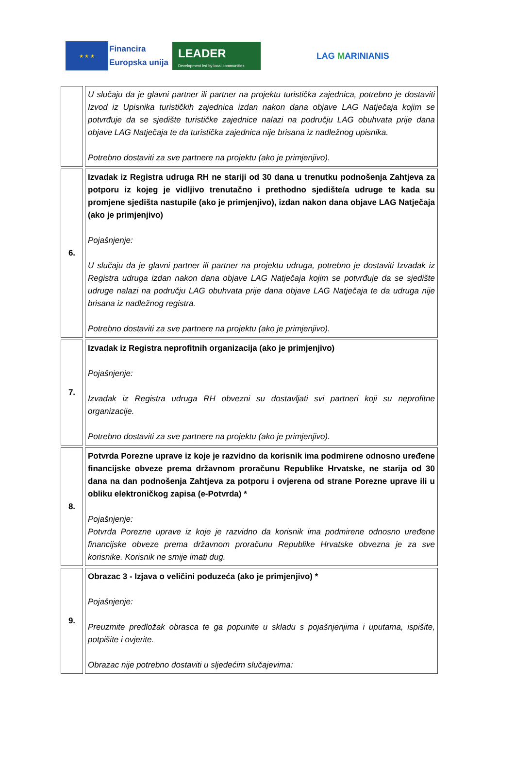★ ★ ★
Financira
Europska unija
LEADER
Development led by local communities
LAG MARINIANIS
| | U slučaju da je glavni partner ili partner na projektu turistička zajednica, potrebno je dostaviti Izvod iz Upisnika turističkih zajednica izdan nakon dana objave LAG Natječaja kojim se potvrđuje da se sjedište turističke zajednice nalazi na području LAG obuhvata prije dana objave LAG Natječaja te da turistička zajednica nije brisana iz nadležnog upisnika. Potrebno dostaviti za sve partnere na projektu (ako je primjenjivo). |
| 6. | Izvadak iz Registra udruga RH ne stariji od 30 dana u trenutku podnošenja Zahtjeva za potporu iz kojeg je vidljivo trenutačno i prethodno sjedište/a udruge te kada su promjene sjedišta nastupile (ako je primjenjivo), izdan nakon dana objave LAG Natječaja (ako je primjenjivo) Pojašnjenje: U slučaju da je glavni partner ili partner na projektu udruga, potrebno je dostaviti Izvadak iz Registra udruga izdan nakon dana objave LAG Natječaja kojim se potvrđuje da se sjedište udruge nalazi na području LAG obuhvata prije dana objave LAG Natječaja te da udruga nije brisana iz nadležnog registra. Potrebno dostaviti za sve partnere na projektu (ako je primjenjivo). |
| 7. | Izvadak iz Registra neprofitnih organizacija (ako je primjenjivo) Pojašnjenje: Izvadak iz Registra udruga RH obvezni su dostavljati svi partneri koji su neprofitne organizacije. Potrebno dostaviti za sve partnere na projektu (ako je primjenjivo). |
| 8. | Potvrda Porezne uprave iz koje je razvidno da korisnik ima podmirene odnosno uređene financijske obveze prema državnom proračunu Republike Hrvatske, ne starija od 30 dana na dan podnošenja Zahtjeva za potporu i ovjerena od strane Porezne uprave ili u obliku elektroničkog zapisa (e-Potvrda) * Pojašnjenje: Potvrda Porezne uprave iz koje je razvidno da korisnik ima podmirene odnosno uređene financijske obveze prema državnom proračunu Republike Hrvatske obvezna je za sve korisnike. Korisnik ne smije imati dug. |
| 9. | Obrazac 3 - Izjava o veličini poduzeća (ako je primjenjivo) * Pojašnjenje: Preuzmite predložak obrasca te ga popunite u skladu s pojašnjenjima i uputama, ispišite, potpišite i ovjerite. Obrazac nije potrebno dostaviti u sljedećim slučajevima: |